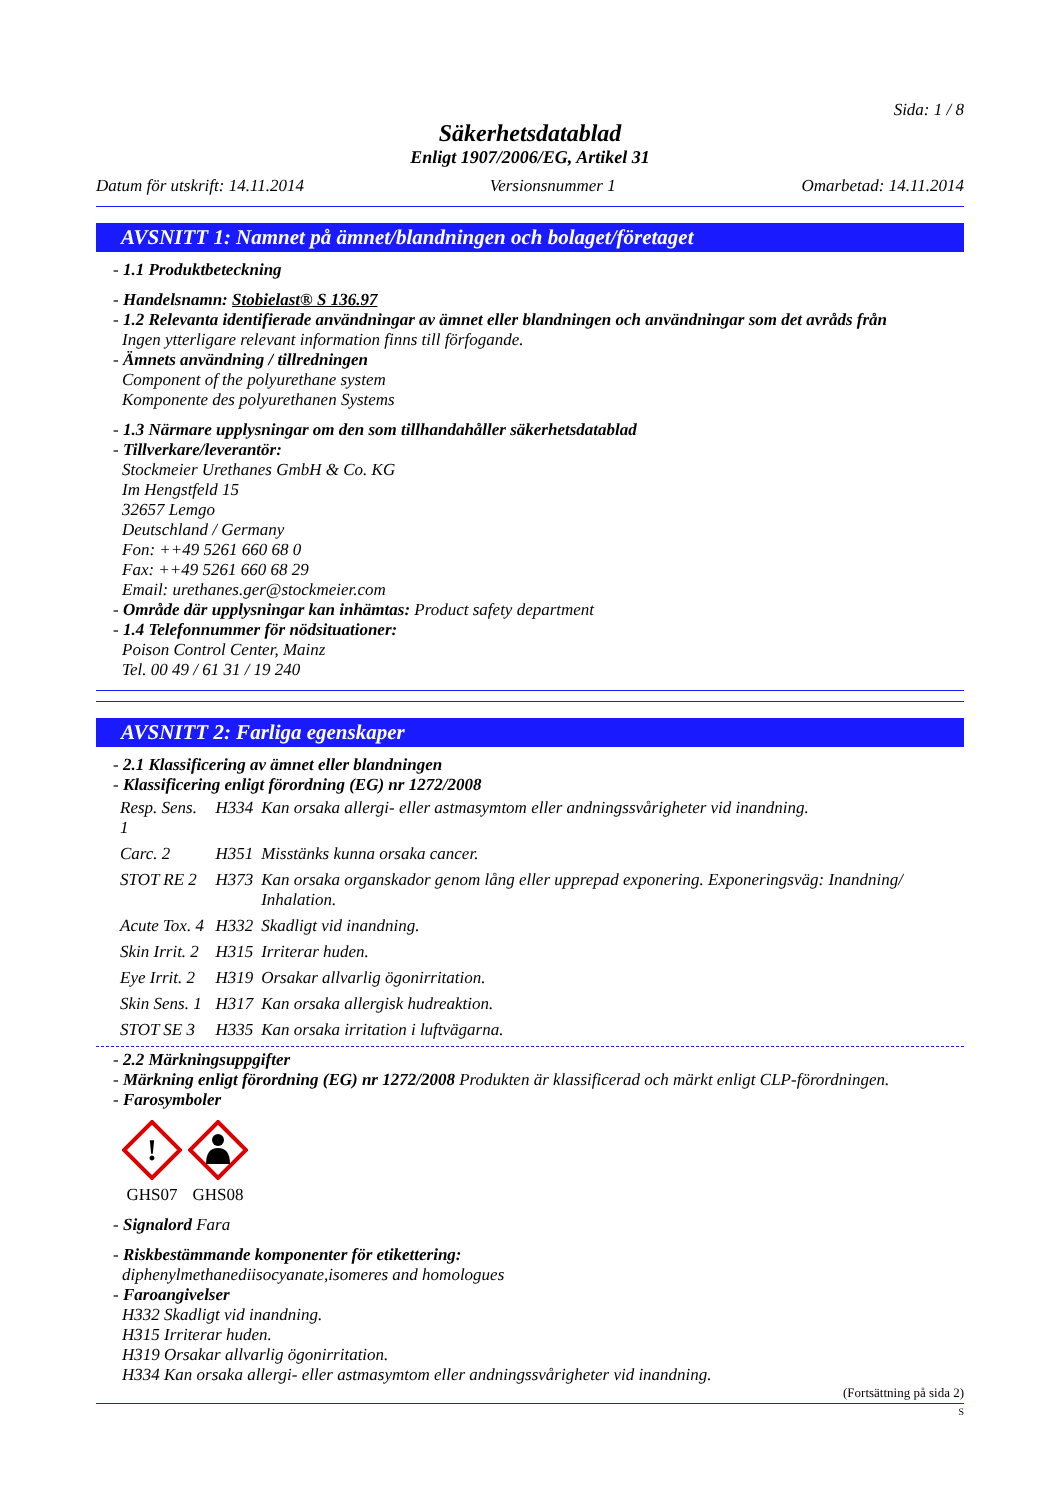Sida: 1 / 8
Säkerhetsdatablad
Enligt 1907/2006/EG, Artikel 31
Datum för utskrift: 14.11.2014 Versionsnummer 1 Omarbetad: 14.11.2014
AVSNITT 1: Namnet på ämnet/blandningen och bolaget/företaget
- 1.1 Produktbeteckning
- Handelsnamn: Stobielast® S 136.97
- 1.2 Relevanta identifierade användningar av ämnet eller blandningen och användningar som det avråds från
Ingen ytterligare relevant information finns till förfogande.
- Ämnets användning / tillredningen
Component of the polyurethane system
Komponente des polyurethanen Systems
- 1.3 Närmare upplysningar om den som tillhandahåller säkerhetsdatablad
- Tillverkare/leverantör:
Stockmeier Urethanes GmbH & Co. KG
Im Hengstfeld 15
32657 Lemgo
Deutschland / Germany
Fon: ++49 5261 660 68 0
Fax: ++49 5261 660 68 29
Email: urethanes.ger@stockmeier.com
- Område där upplysningar kan inhämtas: Product safety department
- 1.4 Telefonnummer för nödsituationer:
Poison Control Center, Mainz
Tel. 00 49 / 61 31 / 19 240
AVSNITT 2: Farliga egenskaper
- 2.1 Klassificering av ämnet eller blandningen
- Klassificering enligt förordning (EG) nr 1272/2008
| Resp. Sens. 1 | H334 | Kan orsaka allergi- eller astmasymtom eller andningssvårigheter vid inandning. |
| Carc. 2 | H351 | Misstänks kunna orsaka cancer. |
| STOT RE 2 | H373 | Kan orsaka organskador genom lång eller upprepad exponering. Exponeringsväg: Inandning/ Inhalation. |
| Acute Tox. 4 | H332 | Skadligt vid inandning. |
| Skin Irrit. 2 | H315 | Irriterar huden. |
| Eye Irrit. 2 | H319 | Orsakar allvarlig ögonirritation. |
| Skin Sens. 1 | H317 | Kan orsaka allergisk hudreaktion. |
| STOT SE 3 | H335 | Kan orsaka irritation i luftvägarna. |
- 2.2 Märkningsuppgifter
- Märkning enligt förordning (EG) nr 1272/2008 Produkten är klassificerad och märkt enligt CLP-förordningen.
- Farosymboler
!
GHS07
GHS08
- Signalord Fara
- Riskbestämmande komponenter för etikettering:
diphenylmethanediisocyanate,isomeres and homologues
- Faroangivelser
H332 Skadligt vid inandning.
H315 Irriterar huden.
H319 Orsakar allvarlig ögonirritation.
H334 Kan orsaka allergi- eller astmasymtom eller andningssvårigheter vid inandning.
(Fortsättning på sida 2)
S